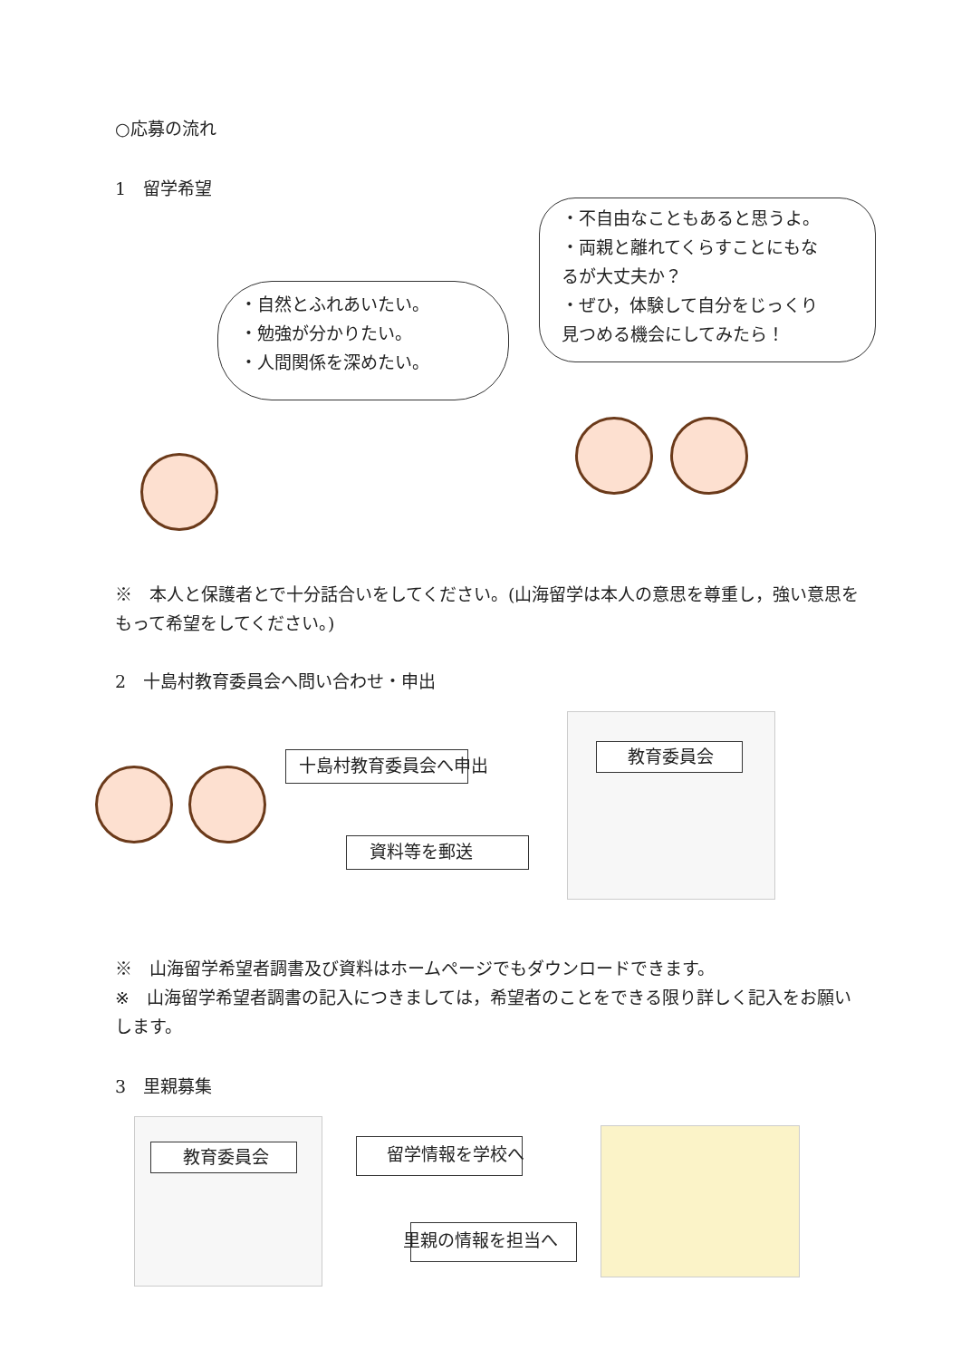○応募の流れ
1　留学希望
・自然とふれあいたい。
・勉強が分かりたい。
・人間関係を深めたい。
・不自由なこともあると思うよ。
・両親と離れてくらすことにもな
るが大丈夫か？
・ぜひ，体験して自分をじっくり
見つめる機会にしてみたら！
※　本人と保護者とで十分話合いをしてください。(山海留学は本人の意思を尊重し，強い意思をもって希望をしてください。)
2　十島村教育委員会へ問い合わせ・申出
十島村教育委員会へ申出
資料等を郵送
教育委員会
※　山海留学希望者調書及び資料はホームページでもダウンロードできます。
※　山海留学希望者調書の記入につきましては，希望者のことをできる限り詳しく記入をお願いします。
3　里親募集
教育委員会 留学情報を学校へ
里親の情報を担当へ